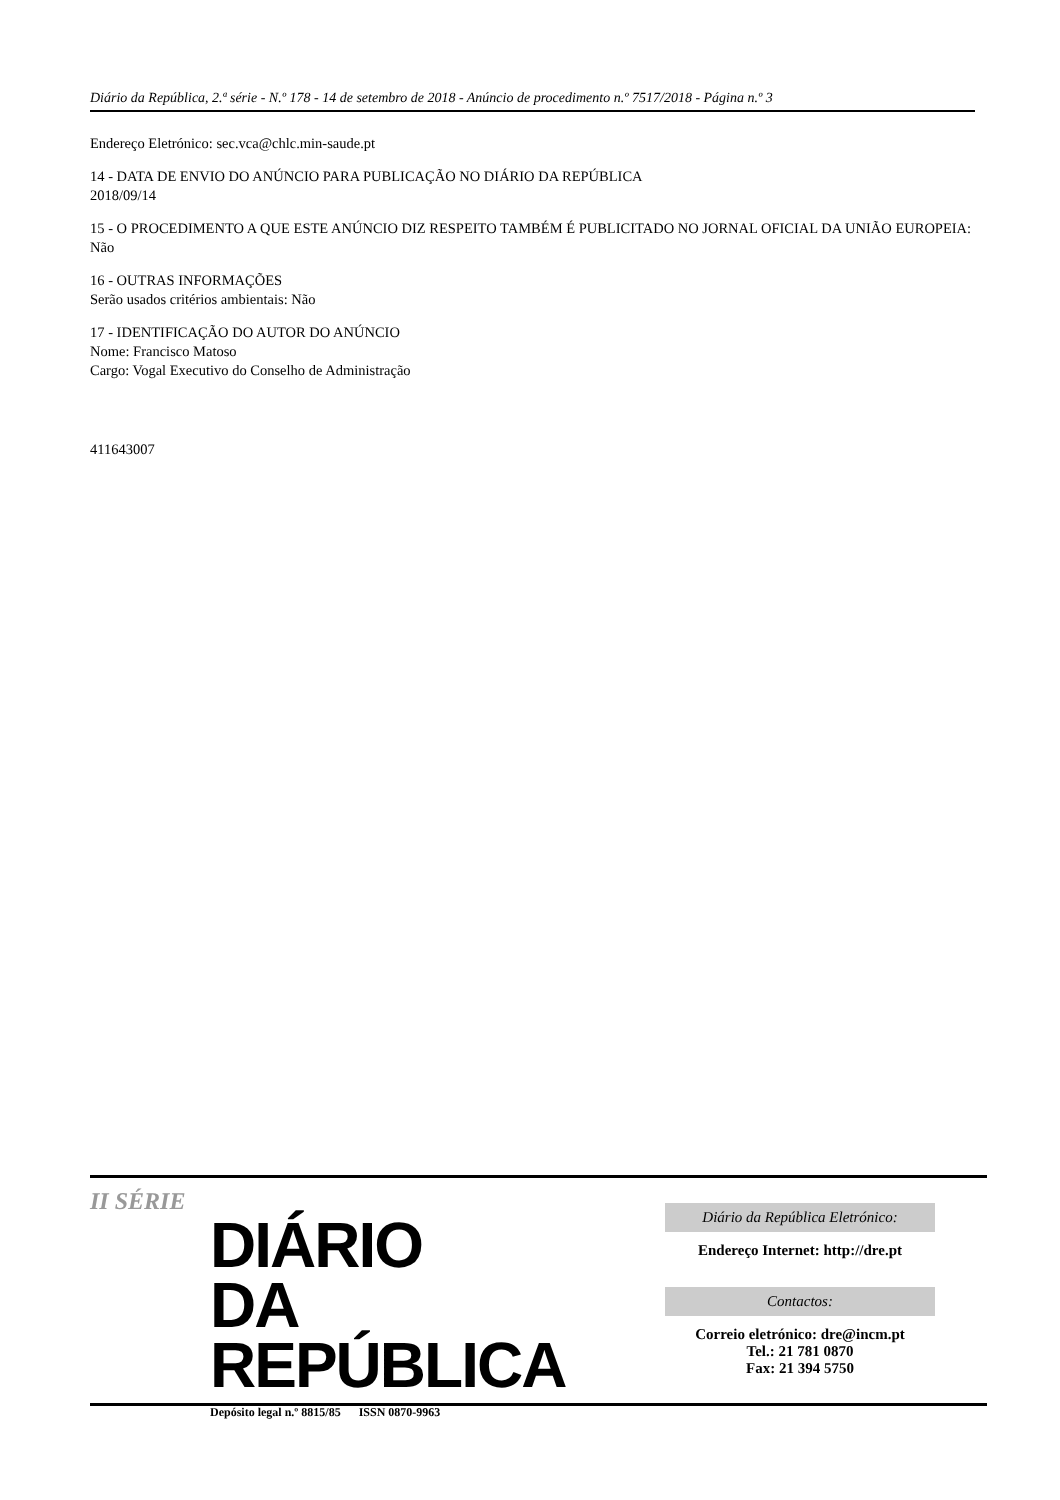Diário da República, 2.ª série - N.º 178 - 14 de setembro de 2018 - Anúncio de procedimento n.º 7517/2018 - Página n.º 3
Endereço Eletrónico: sec.vca@chlc.min-saude.pt
14 - DATA DE ENVIO DO ANÚNCIO PARA PUBLICAÇÃO NO DIÁRIO DA REPÚBLICA
2018/09/14
15 - O PROCEDIMENTO A QUE ESTE ANÚNCIO DIZ RESPEITO TAMBÉM É PUBLICITADO NO JORNAL OFICIAL DA UNIÃO EUROPEIA:
Não
16 - OUTRAS INFORMAÇÕES
Serão usados critérios ambientais: Não
17 - IDENTIFICAÇÃO DO AUTOR DO ANÚNCIO
Nome: Francisco Matoso
Cargo: Vogal Executivo do Conselho de Administração
411643007
II SÉRIE
DIÁRIO
DA REPÚBLICA
Depósito legal n.º 8815/85 ISSN 0870-9963
Diário da República Eletrónico:
Endereço Internet: http://dre.pt
Contactos:
Correio eletrónico: dre@incm.pt
Tel.: 21 781 0870
Fax: 21 394 5750